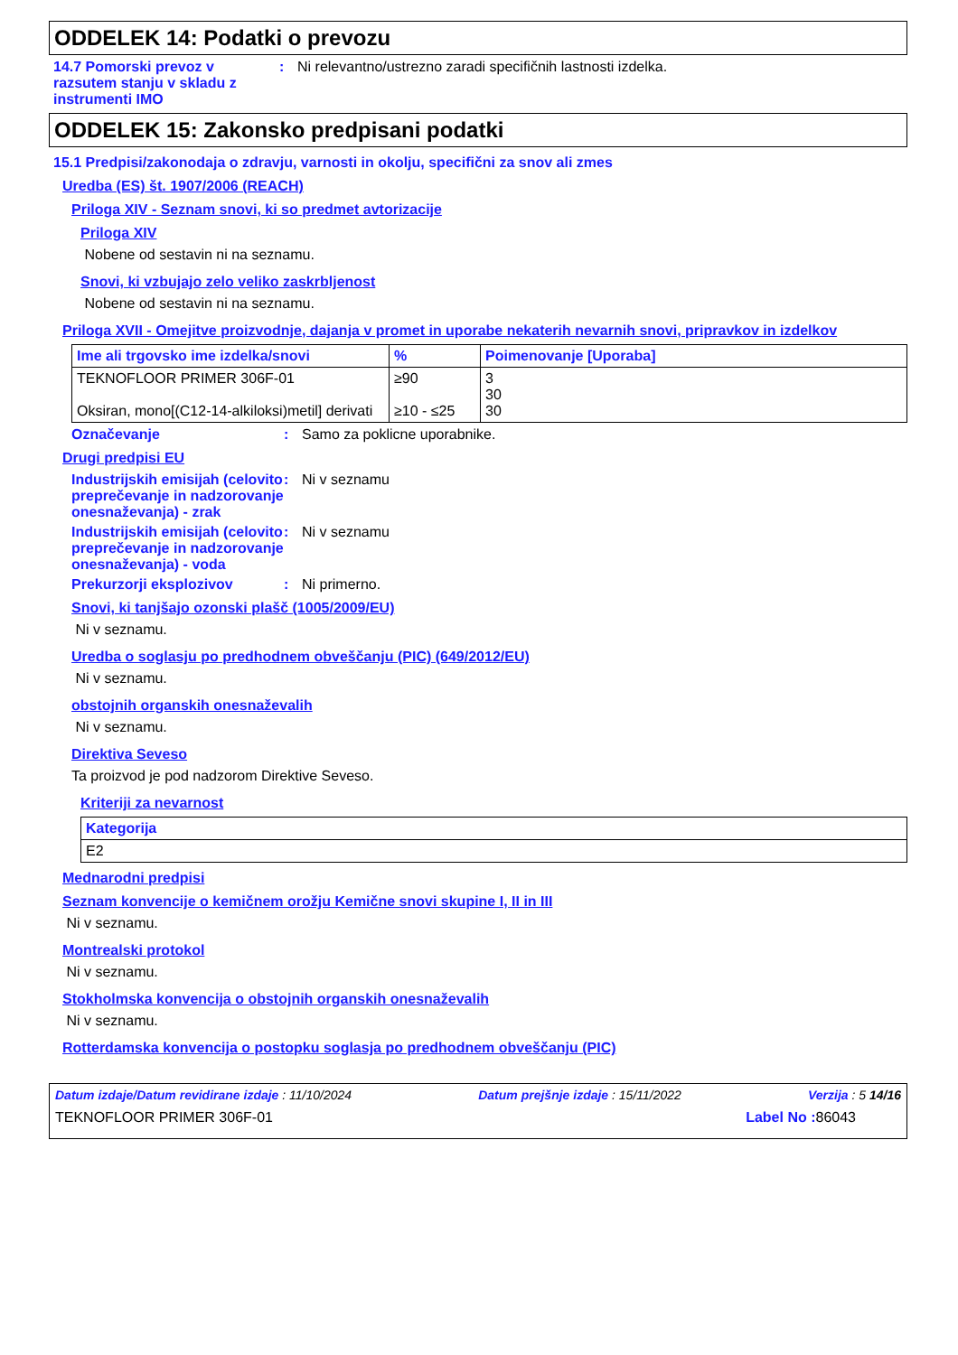ODDELEK 14: Podatki o prevozu
14.7 Pomorski prevoz v razsutem stanju v skladu z instrumenti IMO
: Ni relevantno/ustrezno zaradi specifičnih lastnosti izdelka.
ODDELEK 15: Zakonsko predpisani podatki
15.1 Predpisi/zakonodaja o zdravju, varnosti in okolju, specifični za snov ali zmes
Uredba (ES) št. 1907/2006 (REACH)
Priloga XIV - Seznam snovi, ki so predmet avtorizacije
Priloga XIV
Nobene od sestavin ni na seznamu.
Snovi, ki vzbujajo zelo veliko zaskrbljenost
Nobene od sestavin ni na seznamu.
Priloga XVII - Omejitve proizvodnje, dajanja v promet in uporabe nekaterih nevarnih snovi, pripravkov in izdelkov
| Ime ali trgovsko ime izdelka/snovi | % | Poimenovanje [Uporaba] |
| --- | --- | --- |
| TEKNOFLOOR PRIMER 306F-01 Oksiran, mono[(C12-14-alkiloksi)metil] derivati | ≥90 ≥10 - ≤25 | 3 30 30 |
Označevanje : Samo za poklicne uporabnike.
Drugi predpisi EU
Industrijskih emisijah (celovito preprečevanje in nadzorovanje onesnaževanja) - zrak
: Ni v seznamu
Industrijskih emisijah (celovito preprečevanje in nadzorovanje onesnaževanja) - voda
: Ni v seznamu
Prekurzorji eksplozivov : Ni primerno.
Snovi, ki tanjšajo ozonski plašč (1005/2009/EU)
Ni v seznamu.
Uredba o soglasju po predhodnem obveščanju (PIC) (649/2012/EU)
Ni v seznamu.
obstojnih organskih onesnaževalih
Ni v seznamu.
Direktiva Seveso
Ta proizvod je pod nadzorom Direktive Seveso.
Kriteriji za nevarnost
| Kategorija |
| --- |
| E2 |
Mednarodni predpisi
Seznam konvencije o kemičnem orožju Kemične snovi skupine I, II in III
Ni v seznamu.
Montrealski protokol
Ni v seznamu.
Stokholmska konvencija o obstojnih organskih onesnaževalih
Ni v seznamu.
Rotterdamska konvencija o postopku soglasja po predhodnem obveščanju (PIC)
Datum izdaje/Datum revidirane izdaje : 11/10/2024 Datum prejšnje izdaje : 15/11/2022 Verzija : 5 14/16
TEKNOFLOOR PRIMER 306F-01 Label No : 86043